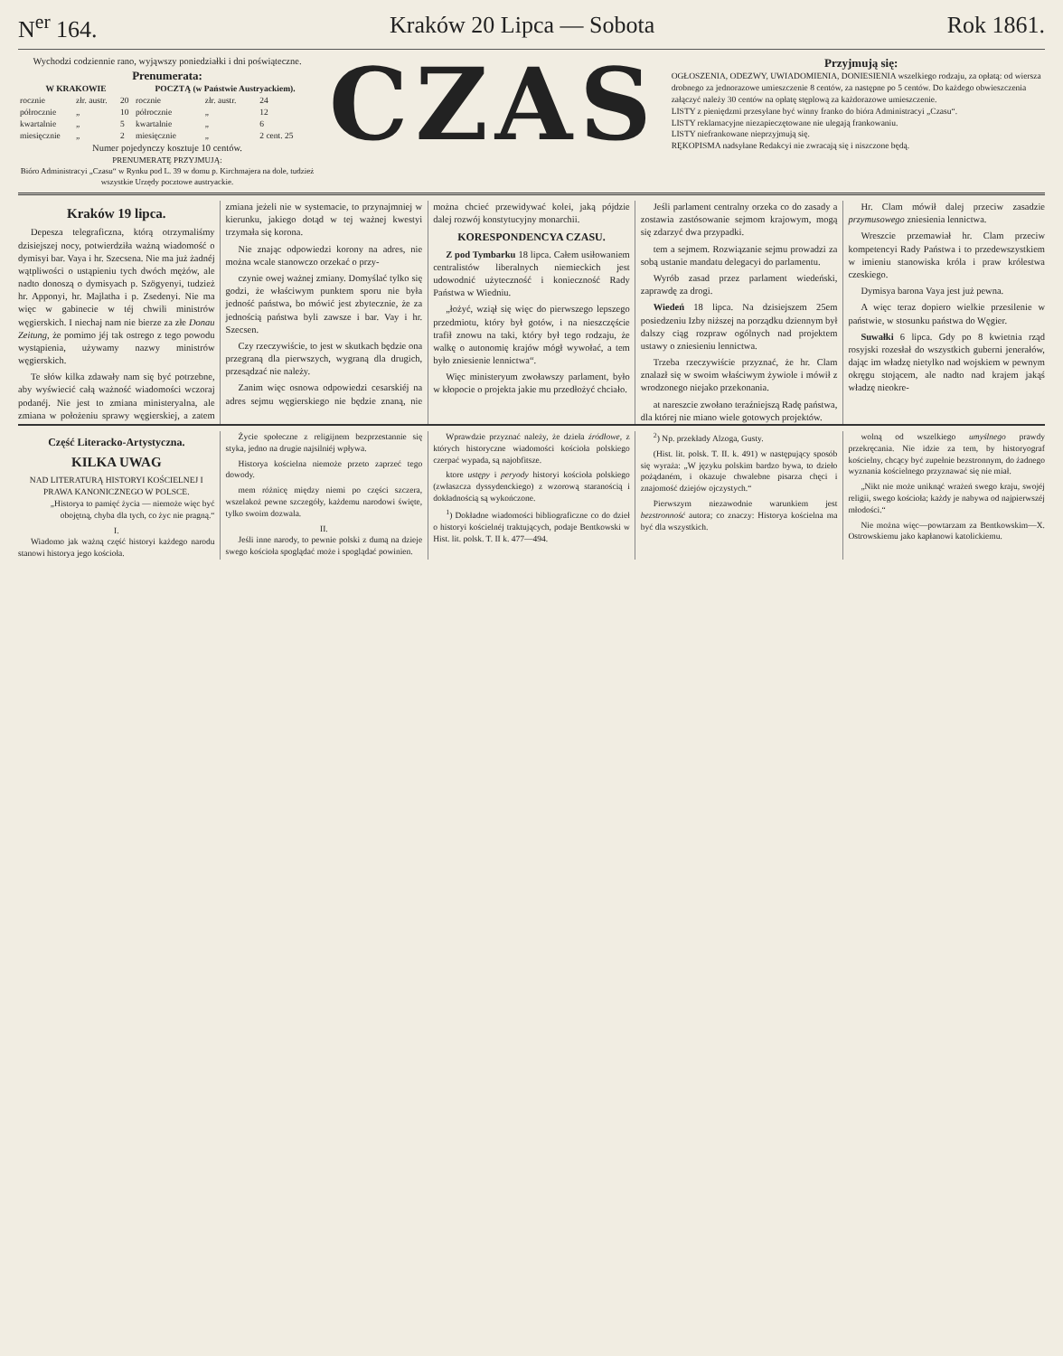N<sup>er</sup> 164. Kraków 20 Lipca — Sobota Rok 1861.
Wychodzi codziennie rano, wyjąwszy poniedziałki i dni poświąteczne.
Prenumerata:
| W KRAKOWIE | | | POCZTĄ (w Państwie Austryackiem). | | |
| --- | --- | --- | --- | --- | --- |
| rocznie | złr. austr. | 20 | rocznie | złr. austr. | 24 |
| półrocznie | „ | 10 | półrocznie | „ | 12 |
| kwartalnie | „ | 5 | kwartalnie | „ | 6 |
| miesięcznie | „ | 2 | miesięcznie | „ | 2 cent. 25 |
Numer pojedynczy kosztuje 10 centów.
PRENUMERATĘ PRZYJMUJĄ:
Bióro Administracyi „Czasu“ w Rynku pod L. 39 w domu p. Kirchmajera na dole, tudzież wszystkie Urzędy pocztowe austryackie.
CZAS
Przyjmują się:
OGŁOSZENIA, ODEZWY, UWIADOMIENIA, DONIESIENIA wszelkiego rodzaju, za opłatą: od wiersza drobnego za jednorazowe umieszczenie 8 centów, za następne po 5 centów. Do każdego obwieszczenia załączyć należy 30 centów na opłatę stęplową za każdorazowe umieszczenie.
LISTY z pieniędzmi przesyłane być winny franko do bióra Administracyi „Czasu“.
LISTY reklamacyjne niezapieczętowane nie ulegają frankowaniu.
LISTY niefrankowane nieprzyjmują się.
RĘKOPISMA nadsyłane Redakcyi nie zwracają się i niszczone będą.
Kraków 19 lipca.
Depesza telegraficzna, którą otrzymaliśmy dzisiejszej nocy, potwierdziła ważną wiadomość o dymisyi bar. Vaya i hr. Szecsena. Nie ma już żadnéj wątpliwości o ustąpieniu tych dwóch mężów, ale nadto donoszą o dymisyach p. Szögyenyi, tudzież hr. Apponyi, hr. Majlatha i p. Zsedenyi. Nie ma więc w gabinecie w téj chwili ministrów węgierskich. I niechaj nam nie bierze za złe Donau Zeitung, że pomimo jéj tak ostrego z tego powodu wystąpienia, używamy nazwy ministrów węgierskich.
Te słów kilka zdawały nam się być potrzebne, aby wyświecić całą ważność wiadomości wczoraj podanéj. Nie jest to zmiana ministeryalna, ale zmiana w położeniu sprawy węgierskiej, a zatem zmiana jeżeli nie w systemacie, to przynajmniej w kierunku, jakiego dotąd w tej ważnej kwestyi trzymała się korona.
Nie znając odpowiedzi korony na adres, nie można wcale stanowczo orzekać o przy-
czynie owej ważnej zmiany. Domyślać tylko się godzi, że właściwym punktem sporu nie była jedność państwa, bo mówić jest zbytecznie, że za jednością państwa byli zawsze i bar. Vay i hr. Szecsen.
Czy rzeczywiście, to jest w skutkach będzie ona przegraną dla pierwszych, wygraną dla drugich, przesądzać nie należy.
Zanim więc osnowa odpowiedzi cesarskiéj na adres sejmu węgierskiego nie będzie znaną, nie można chcieć przewidywać kolei, jaką pójdzie dalej rozwój konstytucyjny monarchii.
KORESPONDENCYA CZASU.
Z pod Tymbarku 18 lipca. Całem usiłowaniem centralistów liberalnych niemieckich jest udowodnić użyteczność i konieczność Rady Państwa w Wiedniu.
„łożyć, wziął się więc do pierwszego lepszego przedmiotu, który był gotów, i na nieszczęście trafił znowu na taki, który był tego rodzaju, że walkę o autonomię krajów mógł wywołać, a tem było zniesienie lennictwa“.
Więc ministeryum zwoławszy parlament, było w kłopocie o projekta jakie mu przedłożyć chciało.
Jeśli parlament centralny orzeka co do zasady a zostawia zastósowanie sejmom krajowym, mogą się zdarzyć dwa przypadki.
tem a sejmem. Rozwiązanie sejmu prowadzi za sobą ustanie mandatu delegacyi do parlamentu.
Wyrób zasad przez parlament wiedeński, zaprawdę za drogi.
Wiedeń 18 lipca. Na dzisiejszem 25em posiedzeniu Izby niższej na porządku dziennym był dalszy ciąg rozpraw ogólnych nad projektem ustawy o zniesieniu lennictwa.
Trzeba rzeczywiście przyznać, że hr. Clam znalazł się w swoim właściwym żywiole i mówił z wrodzonego niejako przekonania.
at nareszcie zwołano teraźniejszą Radę państwa, dla której nie miano wiele gotowych projektów.
Hr. Clam mówił dalej przeciw zasadzie przymusowego zniesienia lennictwa.
Wreszcie przemawiał hr. Clam przeciw kompetencyi Rady Państwa i to przedewszystkiem w imieniu stanowiska króla i praw królestwa czeskiego.
Dymisya barona Vaya jest już pewna.
A więc teraz dopiero wielkie przesilenie w państwie, w stosunku państwa do Węgier.
Suwałki 6 lipca. Gdy po 8 kwietnia rząd rosyjski rozesłał do wszystkich guberni jenerałów, dając im władzę nietylko nad wojskiem w pewnym okręgu stojącem, ale nadto nad krajem jakąś władzę nieokre-
Część Literacko-Artystyczna.
KILKA UWAG
NAD LITERATURĄ HISTORYI KOŚCIELNEJ I PRAWA KANONICZNEGO W POLSCE.
„Historya to pamięć życia — niemoże więc być obojętną, chyba dla tych, co życ nie pragną.“
I.
Wiadomo jak ważną część historyi każdego narodu stanowi historya jego kościoła.
Życie społeczne z religijnem bezprzestannie się styka, jedno na drugie najsilniéj wpływa.
Historya kościelna niemoże przeto zaprzeć tego dowody.
mem różnicę między niemi po części szczera, wszelakoż pewne szczegóły, każdemu narodowi święte, tylko swoim dozwala.
II.
Jeśli inne narody, to pewnie polski z dumą na dzieje swego kościoła spoglądać może i spoglądać powinien.
Wprawdzie przyznać należy, że dzieła źródłowe, z których historyczne wiadomości kościoła polskiego czerpać wypada, są najobfitsze.
ktore ustępy i peryody historyi kościoła polskiego (zwłaszcza dyssydenckiego) z wzorową staranością i dokładnością są wykończone.
<sup>1</sup>) Dokładne wiadomości bibliograficzne co do dzieł o historyi kościelnéj traktujących, podaje Bentkowski w Hist. lit. polsk. T. II k. 477—494.
<sup>2</sup>) Np. przekłady Alzoga, Gusty.
(Hist. lit. polsk. T. II. k. 491) w następujący sposób się wyraża: „W języku polskim bardzo bywa, to dzieło pożądaném, i okazuje chwalebne pisarza chęci i znajomość dziejów ojczystych.“
Pierwszym niezawodnie warunkiem jest bezstronność autora; co znaczy: Historya kościelna ma być dla wszystkich.
wolną od wszelkiego umyślnego prawdy przekręcania. Nie idzie za tem, by historyograf kościelny, chcący być zupełnie bezstronnym, do żadnego wyznania kościelnego przyznawać się nie miał.
„Nikt nie może uniknąć wrażeń swego kraju, swojéj religii, swego kościoła; każdy je nabywa od najpierwszéj młodości.“
Nie można więc—powtarzam za Bentkowskim—X. Ostrowskiemu jako kapłanowi katolickiemu.